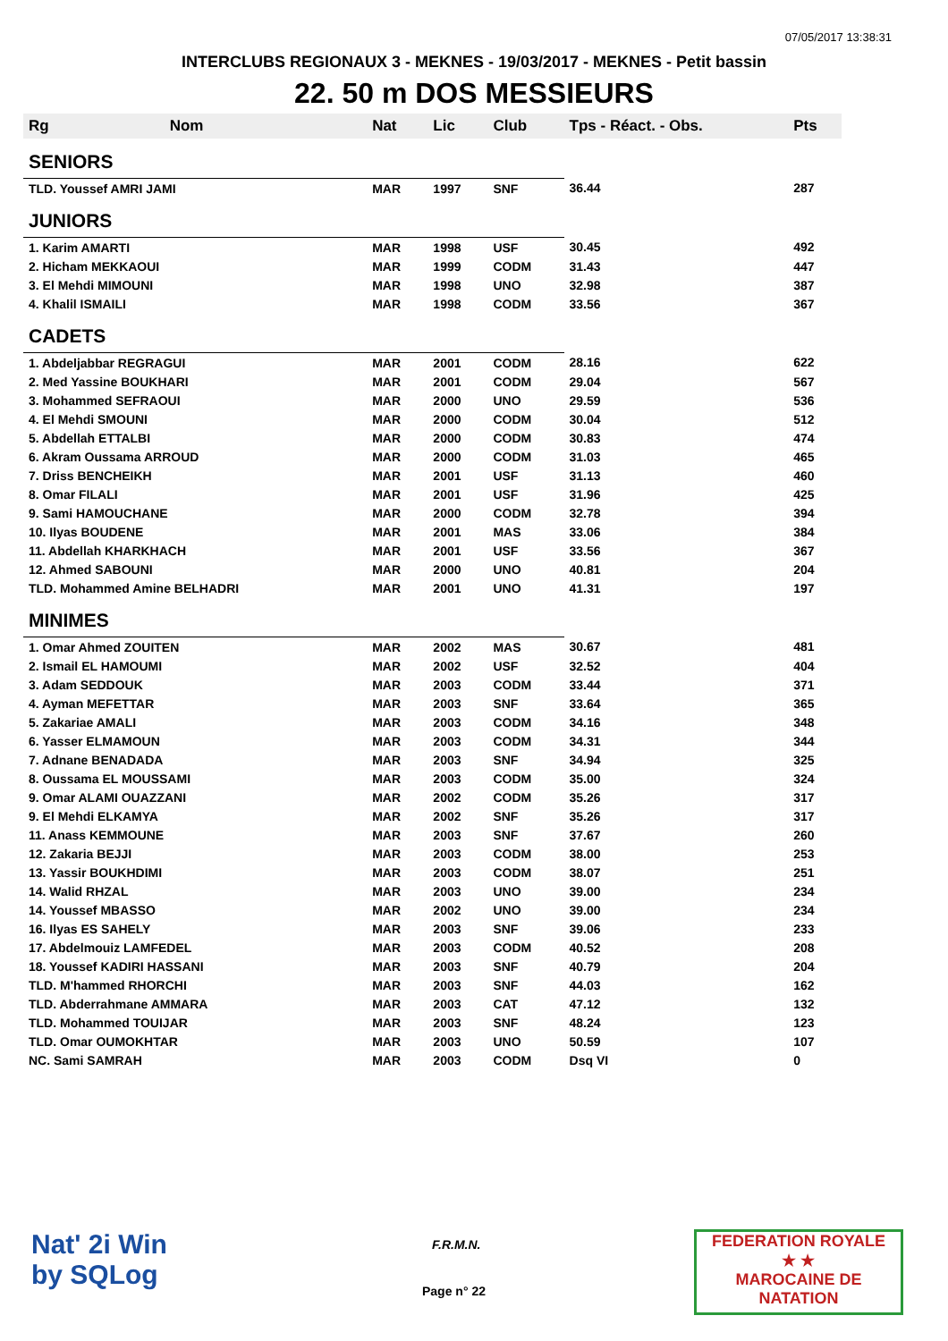07/05/2017 13:38:31
INTERCLUBS REGIONAUX 3 - MEKNES - 19/03/2017 - MEKNES - Petit bassin
22. 50 m DOS MESSIEURS
| Rg | Nom | Nat | Lic | Club | Tps - Réact. - Obs. | Pts |
| --- | --- | --- | --- | --- | --- | --- |
| SENIORS | | | | | | |
| TLD. Youssef AMRI JAMI | | MAR | 1997 | SNF | 36.44 | 287 |
| JUNIORS | | | | | | |
| 1. Karim AMARTI | | MAR | 1998 | USF | 30.45 | 492 |
| 2. Hicham MEKKAOUI | | MAR | 1999 | CODM | 31.43 | 447 |
| 3. El Mehdi MIMOUNI | | MAR | 1998 | UNO | 32.98 | 387 |
| 4. Khalil ISMAILI | | MAR | 1998 | CODM | 33.56 | 367 |
| CADETS | | | | | | |
| 1. Abdeljabbar REGRAGUI | | MAR | 2001 | CODM | 28.16 | 622 |
| 2. Med Yassine BOUKHARI | | MAR | 2001 | CODM | 29.04 | 567 |
| 3. Mohammed SEFRAOUI | | MAR | 2000 | UNO | 29.59 | 536 |
| 4. El Mehdi SMOUNI | | MAR | 2000 | CODM | 30.04 | 512 |
| 5. Abdellah ETTALBI | | MAR | 2000 | CODM | 30.83 | 474 |
| 6. Akram Oussama ARROUD | | MAR | 2000 | CODM | 31.03 | 465 |
| 7. Driss BENCHEIKH | | MAR | 2001 | USF | 31.13 | 460 |
| 8. Omar FILALI | | MAR | 2001 | USF | 31.96 | 425 |
| 9. Sami HAMOUCHANE | | MAR | 2000 | CODM | 32.78 | 394 |
| 10. Ilyas BOUDENE | | MAR | 2001 | MAS | 33.06 | 384 |
| 11. Abdellah KHARKHACH | | MAR | 2001 | USF | 33.56 | 367 |
| 12. Ahmed SABOUNI | | MAR | 2000 | UNO | 40.81 | 204 |
| TLD. Mohammed Amine BELHADRI | | MAR | 2001 | UNO | 41.31 | 197 |
| MINIMES | | | | | | |
| 1. Omar Ahmed ZOUITEN | | MAR | 2002 | MAS | 30.67 | 481 |
| 2. Ismail EL HAMOUMI | | MAR | 2002 | USF | 32.52 | 404 |
| 3. Adam SEDDOUK | | MAR | 2003 | CODM | 33.44 | 371 |
| 4. Ayman MEFETTAR | | MAR | 2003 | SNF | 33.64 | 365 |
| 5. Zakariae AMALI | | MAR | 2003 | CODM | 34.16 | 348 |
| 6. Yasser ELMAMOUN | | MAR | 2003 | CODM | 34.31 | 344 |
| 7. Adnane BENADADA | | MAR | 2003 | SNF | 34.94 | 325 |
| 8. Oussama EL MOUSSAMI | | MAR | 2003 | CODM | 35.00 | 324 |
| 9. Omar ALAMI OUAZZANI | | MAR | 2002 | CODM | 35.26 | 317 |
| 9. El Mehdi ELKAMYA | | MAR | 2002 | SNF | 35.26 | 317 |
| 11. Anass KEMMOUNE | | MAR | 2003 | SNF | 37.67 | 260 |
| 12. Zakaria BEJJI | | MAR | 2003 | CODM | 38.00 | 253 |
| 13. Yassir BOUKHDIMI | | MAR | 2003 | CODM | 38.07 | 251 |
| 14. Walid RHZAL | | MAR | 2003 | UNO | 39.00 | 234 |
| 14. Youssef MBASSO | | MAR | 2002 | UNO | 39.00 | 234 |
| 16. Ilyas ES SAHELY | | MAR | 2003 | SNF | 39.06 | 233 |
| 17. Abdelmouiz LAMFEDEL | | MAR | 2003 | CODM | 40.52 | 208 |
| 18. Youssef KADIRI HASSANI | | MAR | 2003 | SNF | 40.79 | 204 |
| TLD. M'hammed RHORCHI | | MAR | 2003 | SNF | 44.03 | 162 |
| TLD. Abderrahmane AMMARA | | MAR | 2003 | CAT | 47.12 | 132 |
| TLD. Mohammed TOUIJAR | | MAR | 2003 | SNF | 48.24 | 123 |
| TLD. Omar OUMOKHTAR | | MAR | 2003 | UNO | 50.59 | 107 |
| NC. Sami SAMRAH | | MAR | 2003 | CODM | Dsq VI | 0 |
Nat' 2i Win
by SQLog
F.R.M.N.
Page n° 22
FEDERATION ROYALE
★ ★
MAROCAINE DE NATATION